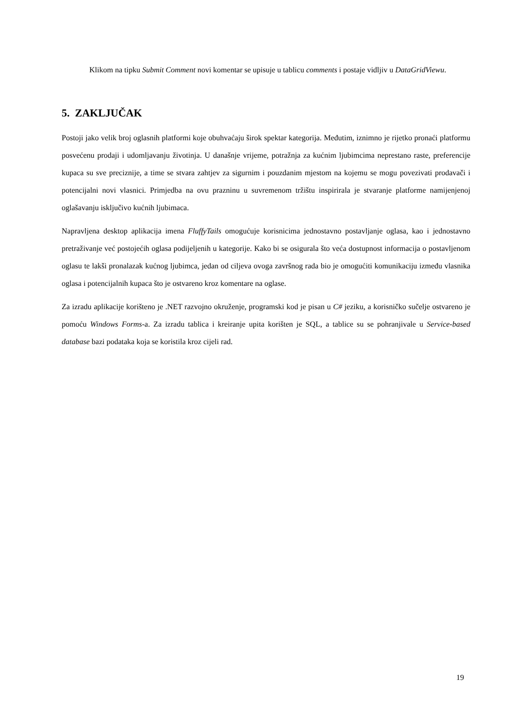Klikom na tipku Submit Comment novi komentar se upisuje u tablicu comments i postaje vidljiv u DataGridViewu.
5. ZAKLJUČAK
Postoji jako velik broj oglasnih platformi koje obuhvaćaju širok spektar kategorija. Međutim, iznimno je rijetko pronaći platformu posvećenu prodaji i udomljavanju životinja. U današnje vrijeme, potražnja za kućnim ljubimcima neprestano raste, preferencije kupaca su sve preciznije, a time se stvara zahtjev za sigurnim i pouzdanim mjestom na kojemu se mogu povezivati prodavači i potencijalni novi vlasnici. Primjedba na ovu prazninu u suvremenom tržištu inspirirala je stvaranje platforme namijenjenoj oglašavanju isključivo kućnih ljubimaca.
Napravljena desktop aplikacija imena FluffyTails omogućuje korisnicima jednostavno postavljanje oglasa, kao i jednostavno pretraživanje već postojećih oglasa podijeljenih u kategorije. Kako bi se osigurala što veća dostupnost informacija o postavljenom oglasu te lakši pronalazak kućnog ljubimca, jedan od ciljeva ovoga završnog rada bio je omogućiti komunikaciju između vlasnika oglasa i potencijalnih kupaca što je ostvareno kroz komentare na oglase.
Za izradu aplikacije korišteno je .NET razvojno okruženje, programski kod je pisan u C# jeziku, a korisničko sučelje ostvareno je pomoću Windows Forms-a. Za izradu tablica i kreiranje upita korišten je SQL, a tablice su se pohranjivale u Service-based database bazi podataka koja se koristila kroz cijeli rad.
19